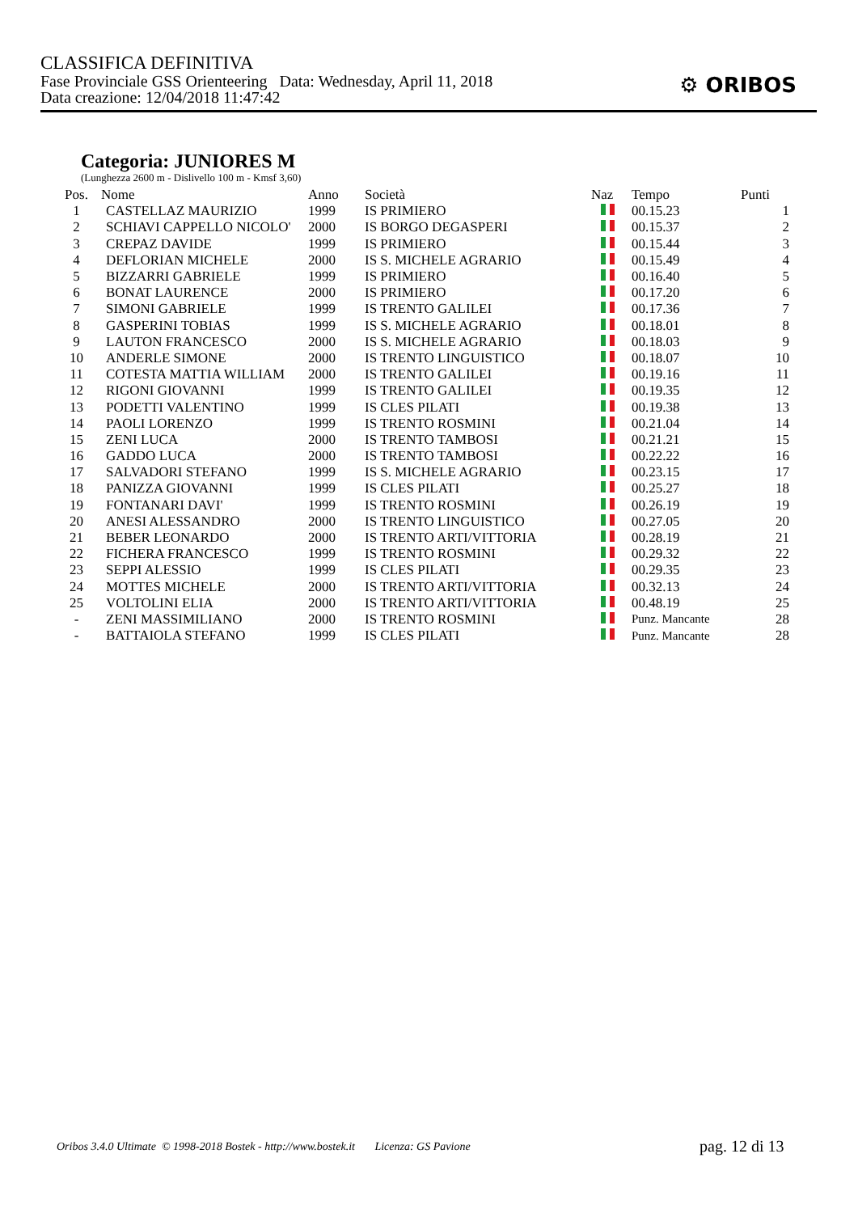CLASSIFICA DEFINITIVA
Fase Provinciale GSS Orienteering Data: Wednesday, April 11, 2018
Data creazione: 12/04/2018 11:47:42
⚙ ORIBOS
Categoria: JUNIORES M
(Lunghezza 2600 m - Dislivello 100 m - Kmsf 3,60)
| Pos. | Nome | Anno | Società | Naz | Tempo | Punti |
| --- | --- | --- | --- | --- | --- | --- |
| 1 | CASTELLAZ MAURIZIO | 1999 | IS PRIMIERO | | 00.15.23 | 1 |
| 2 | SCHIAVI CAPPELLO NICOLO' | 2000 | IS BORGO DEGASPERI | | 00.15.37 | 2 |
| 3 | CREPAZ DAVIDE | 1999 | IS PRIMIERO | | 00.15.44 | 3 |
| 4 | DEFLORIAN MICHELE | 2000 | IS S. MICHELE AGRARIO | | 00.15.49 | 4 |
| 5 | BIZZARRI GABRIELE | 1999 | IS PRIMIERO | | 00.16.40 | 5 |
| 6 | BONAT LAURENCE | 2000 | IS PRIMIERO | | 00.17.20 | 6 |
| 7 | SIMONI GABRIELE | 1999 | IS TRENTO GALILEI | | 00.17.36 | 7 |
| 8 | GASPERINI TOBIAS | 1999 | IS S. MICHELE AGRARIO | | 00.18.01 | 8 |
| 9 | LAUTON FRANCESCO | 2000 | IS S. MICHELE AGRARIO | | 00.18.03 | 9 |
| 10 | ANDERLE SIMONE | 2000 | IS TRENTO LINGUISTICO | | 00.18.07 | 10 |
| 11 | COTESTA MATTIA WILLIAM | 2000 | IS TRENTO GALILEI | | 00.19.16 | 11 |
| 12 | RIGONI GIOVANNI | 1999 | IS TRENTO GALILEI | | 00.19.35 | 12 |
| 13 | PODETTI VALENTINO | 1999 | IS CLES PILATI | | 00.19.38 | 13 |
| 14 | PAOLI LORENZO | 1999 | IS TRENTO ROSMINI | | 00.21.04 | 14 |
| 15 | ZENI LUCA | 2000 | IS TRENTO TAMBOSI | | 00.21.21 | 15 |
| 16 | GADDO LUCA | 2000 | IS TRENTO TAMBOSI | | 00.22.22 | 16 |
| 17 | SALVADORI STEFANO | 1999 | IS S. MICHELE AGRARIO | | 00.23.15 | 17 |
| 18 | PANIZZA GIOVANNI | 1999 | IS CLES PILATI | | 00.25.27 | 18 |
| 19 | FONTANARI DAVI' | 1999 | IS TRENTO ROSMINI | | 00.26.19 | 19 |
| 20 | ANESI ALESSANDRO | 2000 | IS TRENTO LINGUISTICO | | 00.27.05 | 20 |
| 21 | BEBER LEONARDO | 2000 | IS TRENTO ARTI/VITTORIA | | 00.28.19 | 21 |
| 22 | FICHERA FRANCESCO | 1999 | IS TRENTO ROSMINI | | 00.29.32 | 22 |
| 23 | SEPPI ALESSIO | 1999 | IS CLES PILATI | | 00.29.35 | 23 |
| 24 | MOTTES MICHELE | 2000 | IS TRENTO ARTI/VITTORIA | | 00.32.13 | 24 |
| 25 | VOLTOLINI ELIA | 2000 | IS TRENTO ARTI/VITTORIA | | 00.48.19 | 25 |
| - | ZENI MASSIMILIANO | 2000 | IS TRENTO ROSMINI | | Punz. Mancante | 28 |
| - | BATTAIOLA STEFANO | 1999 | IS CLES PILATI | | Punz. Mancante | 28 |
Oribos 3.4.0 Ultimate © 1998-2018 Bostek - http://www.bostek.it Licenza: GS Pavione
pag. 12 di 13